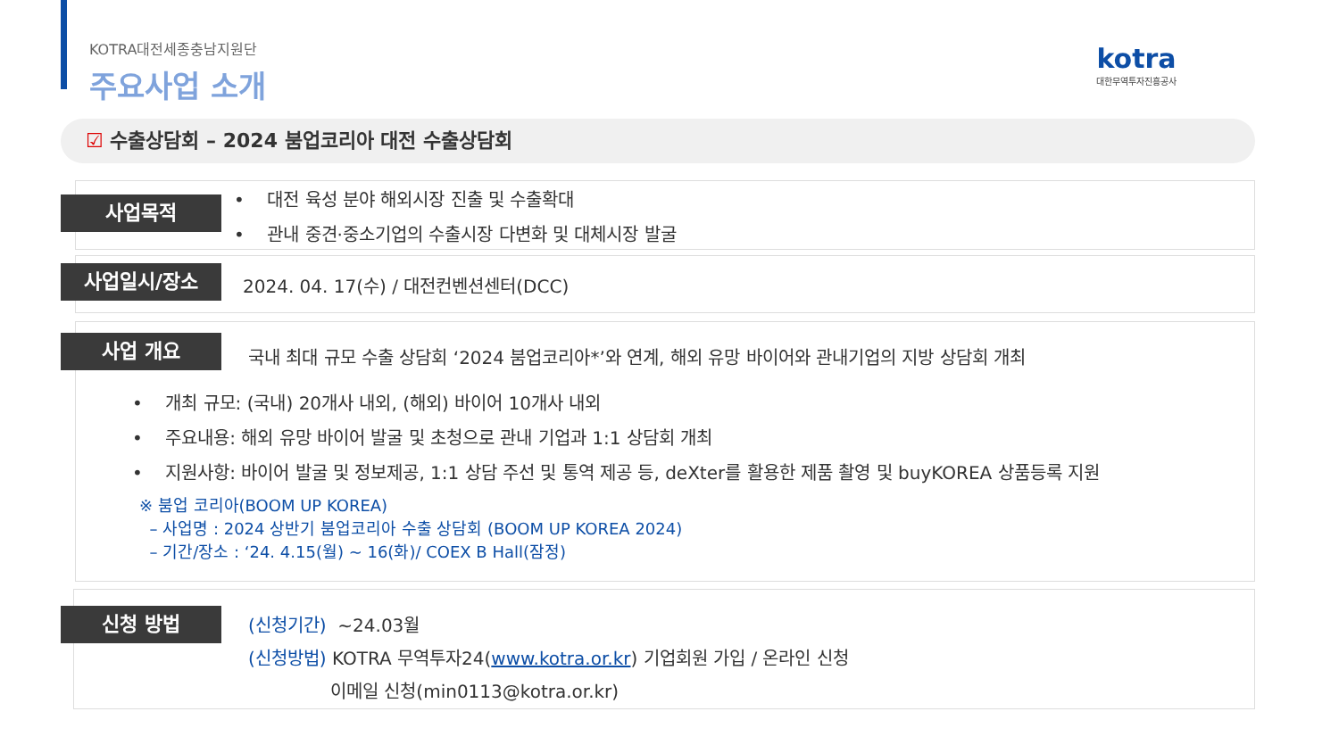KOTRA대전세종충남지원단
주요사업 소개
kotra
대한무역투자진흥공사
☑ 수출상담회 – 2024 붐업코리아 대전 수출상담회
사업목적
• 대전 육성 분야 해외시장 진출 및 수출확대
• 관내 중견·중소기업의 수출시장 다변화 및 대체시장 발굴
사업일시/장소
2024. 04. 17(수) / 대전컨벤션센터(DCC)
사업 개요
국내 최대 규모 수출 상담회 ‘2024 붐업코리아*’와 연계, 해외 유망 바이어와 관내기업의 지방 상담회 개최
• 개최 규모: (국내) 20개사 내외, (해외) 바이어 10개사 내외
• 주요내용: 해외 유망 바이어 발굴 및 초청으로 관내 기업과 1:1 상담회 개최
• 지원사항: 바이어 발굴 및 정보제공, 1:1 상담 주선 및 통역 제공 등, deXter를 활용한 제품 촬영 및 buyKOREA 상품등록 지원
※ 붐업 코리아(BOOM UP KOREA)
– 사업명 : 2024 상반기 붐업코리아 수출 상담회 (BOOM UP KOREA 2024)
– 기간/장소 : ‘24. 4.15(월) ~ 16(화)/ COEX B Hall(잠정)
신청 방법
(신청기간) ~24.03월
(신청방법) KOTRA 무역투자24(www.kotra.or.kr) 기업회원 가입 / 온라인 신청
이메일 신청(min0113@kotra.or.kr)